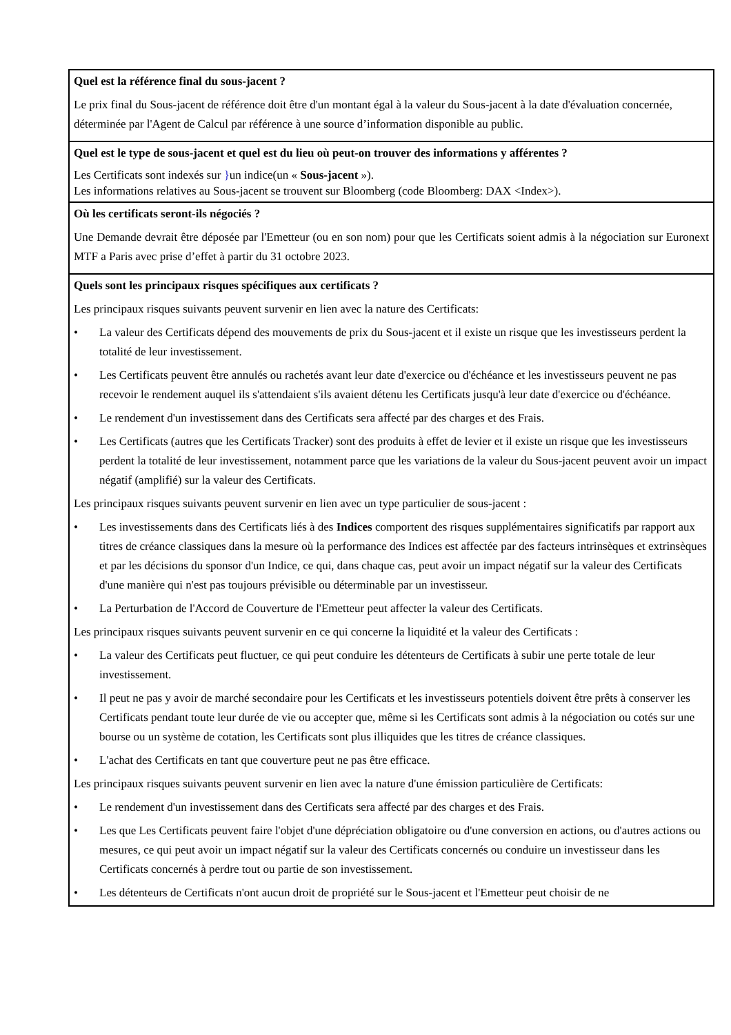| Quel est la référence final du sous-jacent ? Le prix final du Sous-jacent de référence doit être d'un montant égal à la valeur du Sous-jacent à la date d'évaluation concernée, déterminée par l'Agent de Calcul par référence à une source d’information disponible au public. |
| Quel est le type de sous-jacent et quel est du lieu où peut-on trouver des informations y afférentes ? Les Certificats sont indexés sur } un indice(un « Sous-jacent »). Les informations relatives au Sous-jacent se trouvent sur Bloomberg (code Bloomberg: DAX <Index>). |
| Où les certificats seront-ils négociés ? Une Demande devrait être déposée par l'Emetteur (ou en son nom) pour que les Certificats soient admis à la négociation sur Euronext MTF a Paris avec prise d’effet à partir du 31 octobre 2023. |
| Quels sont les principaux risques spécifiques aux certificats ? Les principaux risques suivants peuvent survenir en lien avec la nature des Certificats: • La valeur des Certificats dépend des mouvements de prix du Sous-jacent et il existe un risque que les investisseurs perdent la totalité de leur investissement. • Les Certificats peuvent être annulés ou rachetés avant leur date d'exercice ou d'échéance et les investisseurs peuvent ne pas recevoir le rendement auquel ils s'attendaient s'ils avaient détenu les Certificats jusqu'à leur date d'exercice ou d'échéance. • Le rendement d'un investissement dans des Certificats sera affecté par des charges et des Frais. • Les Certificats (autres que les Certificats Tracker) sont des produits à effet de levier et il existe un risque que les investisseurs perdent la totalité de leur investissement, notamment parce que les variations de la valeur du Sous-jacent peuvent avoir un impact négatif (amplifié) sur la valeur des Certificats. Les principaux risques suivants peuvent survenir en lien avec un type particulier de sous-jacent : • Les investissements dans des Certificats liés à des Indices comportent des risques supplémentaires significatifs par rapport aux titres de créance classiques dans la mesure où la performance des Indices est affectée par des facteurs intrinsèques et extrinsèques et par les décisions du sponsor d'un Indice, ce qui, dans chaque cas, peut avoir un impact négatif sur la valeur des Certificats d'une manière qui n'est pas toujours prévisible ou déterminable par un investisseur. • La Perturbation de l'Accord de Couverture de l'Emetteur peut affecter la valeur des Certificats. Les principaux risques suivants peuvent survenir en ce qui concerne la liquidité et la valeur des Certificats : • La valeur des Certificats peut fluctuer, ce qui peut conduire les détenteurs de Certificats à subir une perte totale de leur investissement. • Il peut ne pas y avoir de marché secondaire pour les Certificats et les investisseurs potentiels doivent être prêts à conserver les Certificats pendant toute leur durée de vie ou accepter que, même si les Certificats sont admis à la négociation ou cotés sur une bourse ou un système de cotation, les Certificats sont plus illiquides que les titres de créance classiques. • L'achat des Certificats en tant que couverture peut ne pas être efficace. Les principaux risques suivants peuvent survenir en lien avec la nature d'une émission particulière de Certificats: • Le rendement d'un investissement dans des Certificats sera affecté par des charges et des Frais. • Les que Les Certificats peuvent faire l'objet d'une dépréciation obligatoire ou d'une conversion en actions, ou d'autres actions ou mesures, ce qui peut avoir un impact négatif sur la valeur des Certificats concernés ou conduire un investisseur dans les Certificats concernés à perdre tout ou partie de son investissement. • Les détenteurs de Certificats n'ont aucun droit de propriété sur le Sous-jacent et l'Emetteur peut choisir de ne |